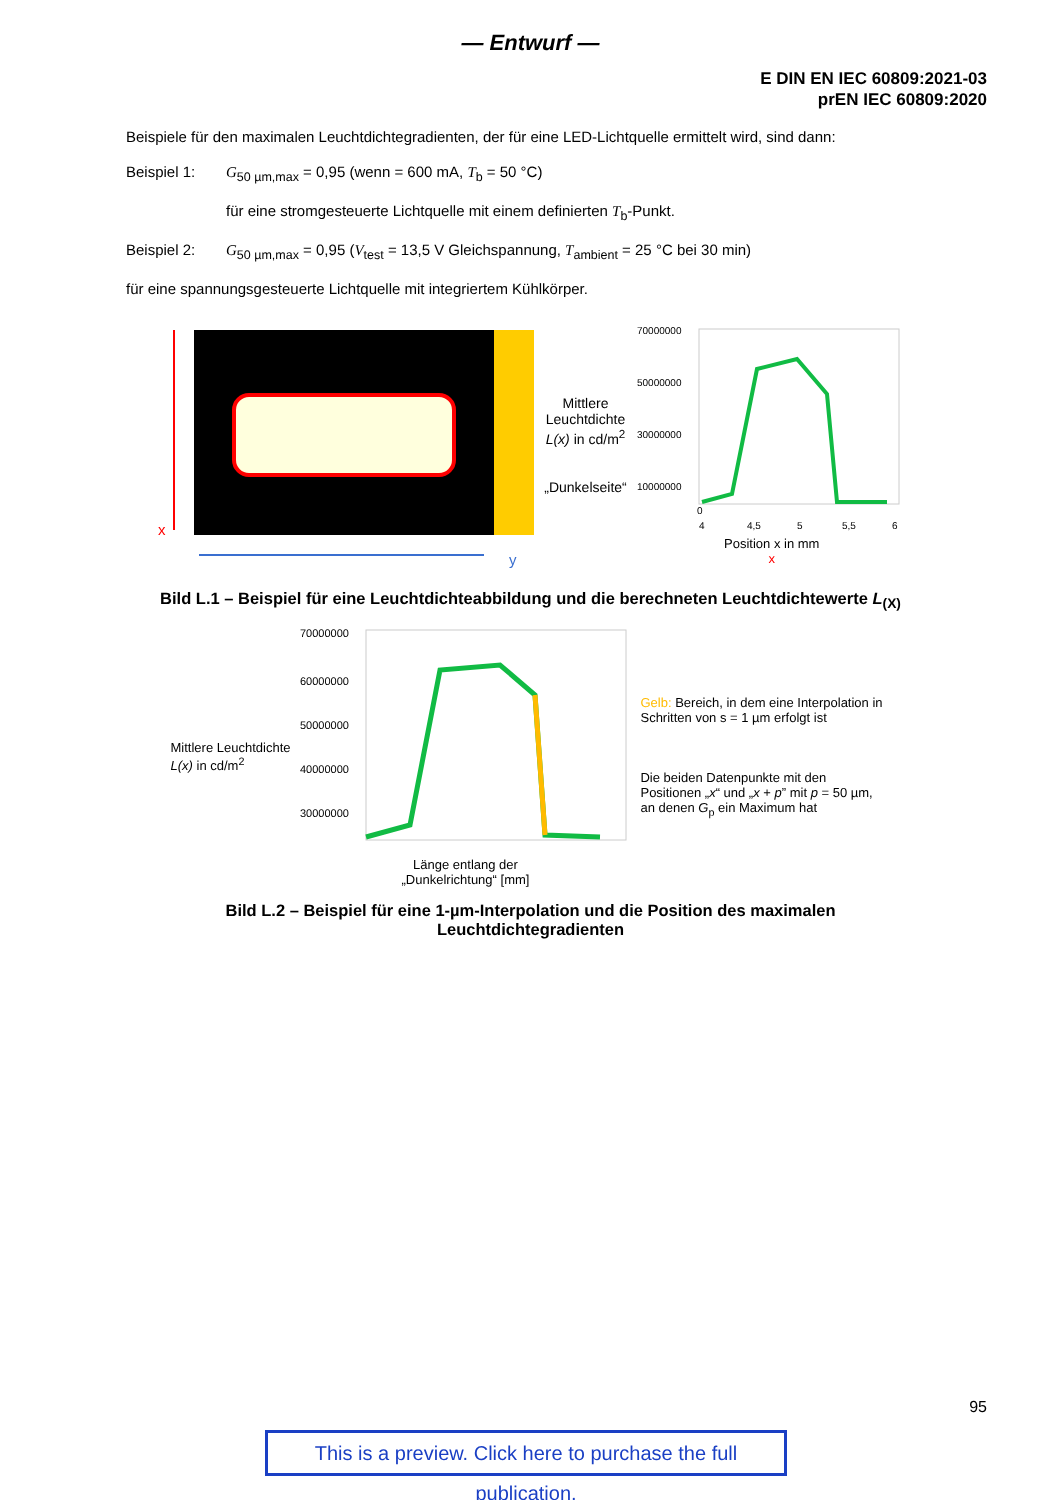— Entwurf —
E DIN EN IEC 60809:2021-03
prEN IEC 60809:2020
Beispiele für den maximalen Leuchtdichtegradienten, der für eine LED-Lichtquelle ermittelt wird, sind dann:
Beispiel 1: G<sub>50 µm,max</sub> = 0,95 (wenn = 600 mA, T<sub>b</sub> = 50 °C)
für eine stromgesteuerte Lichtquelle mit einem definierten T<sub>b</sub>-Punkt.
Beispiel 2: G<sub>50 µm,max</sub> = 0,95 (V<sub>test</sub> = 13,5 V Gleichspannung, T<sub>ambient</sub> = 25 °C bei 30 min)
für eine spannungsgesteuerte Lichtquelle mit integriertem Kühlkörper.
x
y
Mittlere
Leuchtdichte
L(x) in cd/m<sup>2</sup>
„Dunkelseite“
70000000
50000000
30000000
10000000
0
4
4,5
5
5,5
6
Position x in mm
x
Bild L.1 – Beispiel für eine Leuchtdichteabbildung und die berechneten Leuchtdichtewerte L<sub>(X)</sub>
Mittlere Leuchtdichte
L(x) in cd/m<sup>2</sup>
70000000
60000000
50000000
40000000
30000000
Länge entlang der
„Dunkelrichtung“ [mm]
Gelb: Bereich, in dem eine Interpolation in Schritten von s = 1 µm erfolgt ist
Die beiden Datenpunkte mit den Positionen „x“ und „x + p” mit p = 50 µm, an denen G<sub>p</sub> ein Maximum hat
Bild L.2 – Beispiel für eine 1-µm-Interpolation und die Position des maximalen
Leuchtdichtegradienten
95
This is a preview. Click here to purchase the full publication.